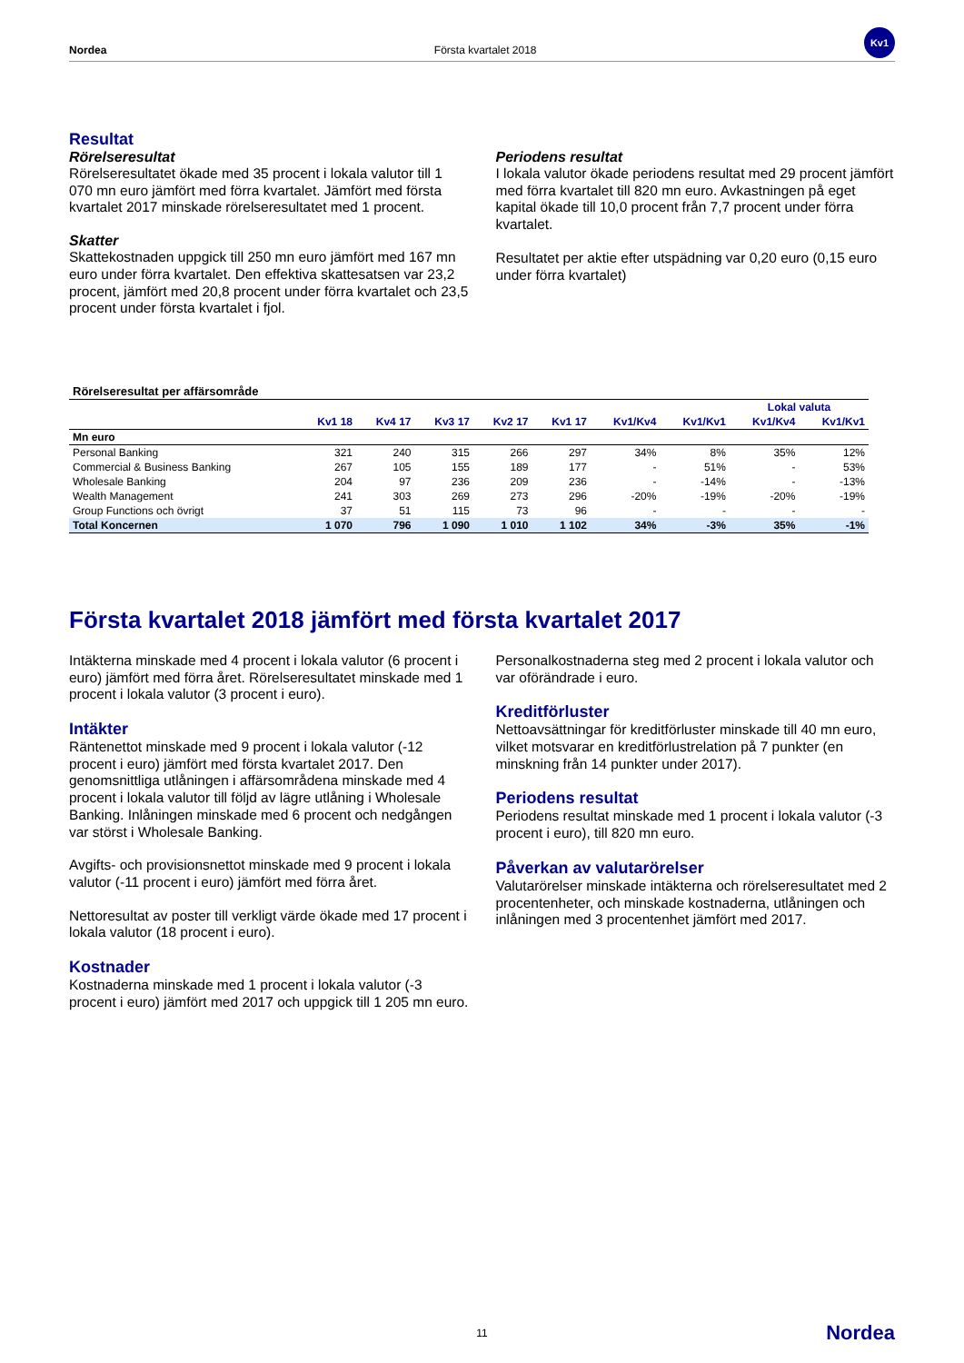Nordea Första kvartalet 2018
Kv1
Resultat
Rörelseresultat
Rörelseresultatet ökade med 35 procent i lokala valutor till 1 070 mn euro jämfört med förra kvartalet. Jämfört med första kvartalet 2017 minskade rörelseresultatet med 1 procent.
Skatter
Skattekostnaden uppgick till 250 mn euro jämfört med 167 mn euro under förra kvartalet. Den effektiva skattesatsen var 23,2 procent, jämfört med 20,8 procent under förra kvartalet och 23,5 procent under första kvartalet i fjol.
Periodens resultat
I lokala valutor ökade periodens resultat med 29 procent jämfört med förra kvartalet till 820 mn euro. Avkastningen på eget kapital ökade till 10,0 procent från 7,7 procent under förra kvartalet.
Resultatet per aktie efter utspädning var 0,20 euro (0,15 euro under förra kvartalet)
| Rörelseresultat per affärsområde | | | | | | | | | |
| --- | --- | --- | --- | --- | --- | --- | --- | --- | --- |
| | | | | | | | | Lokal valuta | |
| | Kv1 18 | Kv4 17 | Kv3 17 | Kv2 17 | Kv1 17 | Kv1/Kv4 | Kv1/Kv1 | Kv1/Kv4 | Kv1/Kv1 |
| Mn euro | | | | | | | | | |
| Personal Banking | 321 | 240 | 315 | 266 | 297 | 34% | 8% | 35% | 12% |
| Commercial & Business Banking | 267 | 105 | 155 | 189 | 177 | - | 51% | - | 53% |
| Wholesale Banking | 204 | 97 | 236 | 209 | 236 | - | -14% | - | -13% |
| Wealth Management | 241 | 303 | 269 | 273 | 296 | -20% | -19% | -20% | -19% |
| Group Functions och övrigt | 37 | 51 | 115 | 73 | 96 | - | - | - | - |
| Total Koncernen | 1 070 | 796 | 1 090 | 1 010 | 1 102 | 34% | -3% | 35% | -1% |
Första kvartalet 2018 jämfört med första kvartalet 2017
Intäkterna minskade med 4 procent i lokala valutor (6 procent i euro) jämfört med förra året. Rörelseresultatet minskade med 1 procent i lokala valutor (3 procent i euro).
Intäkter
Räntenettot minskade med 9 procent i lokala valutor (-12 procent i euro) jämfört med första kvartalet 2017. Den genomsnittliga utlåningen i affärsområdena minskade med 4 procent i lokala valutor till följd av lägre utlåning i Wholesale Banking. Inlåningen minskade med 6 procent och nedgången var störst i Wholesale Banking.
Avgifts- och provisionsnettot minskade med 9 procent i lokala valutor (-11 procent i euro) jämfört med förra året.
Nettoresultat av poster till verkligt värde ökade med 17 procent i lokala valutor (18 procent i euro).
Kostnader
Kostnaderna minskade med 1 procent i lokala valutor (-3 procent i euro) jämfört med 2017 och uppgick till 1 205 mn euro.
Personalkostnaderna steg med 2 procent i lokala valutor och var oförändrade i euro.
Kreditförluster
Nettoavsättningar för kreditförluster minskade till 40 mn euro, vilket motsvarar en kreditförlustrelation på 7 punkter (en minskning från 14 punkter under 2017).
Periodens resultat
Periodens resultat minskade med 1 procent i lokala valutor (-3 procent i euro), till 820 mn euro.
Påverkan av valutarörelser
Valutarörelser minskade intäkterna och rörelseresultatet med 2 procentenheter, och minskade kostnaderna, utlåningen och inlåningen med 3 procentenhet jämfört med 2017.
11 Nordea